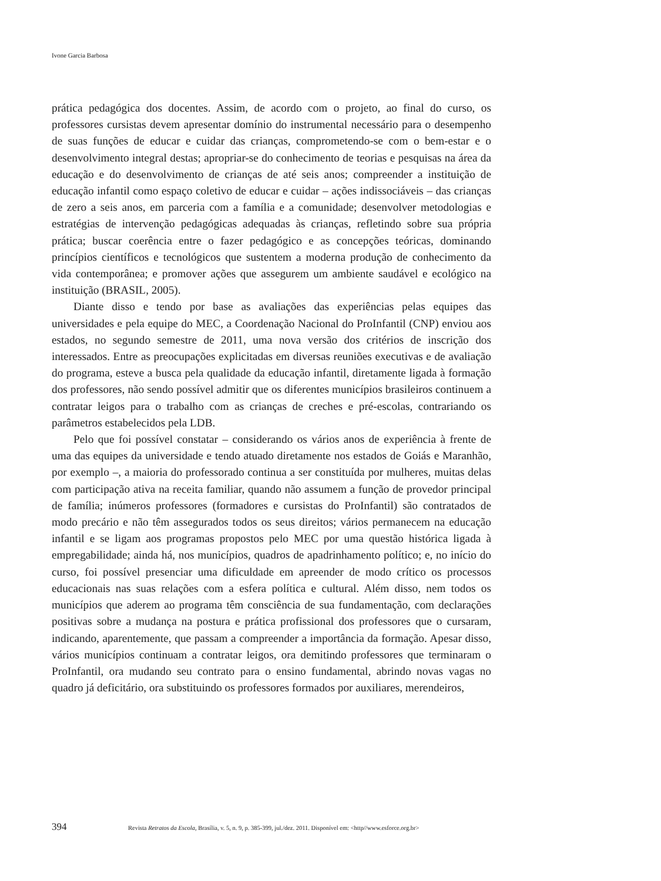Ivone Garcia Barbosa
prática pedagógica dos docentes. Assim, de acordo com o projeto, ao final do curso, os professores cursistas devem apresentar domínio do instrumental necessário para o desempenho de suas funções de educar e cuidar das crianças, comprometendo-se com o bem-estar e o desenvolvimento integral destas; apropriar-se do conhecimento de teorias e pesquisas na área da educação e do desenvolvimento de crianças de até seis anos; compreender a instituição de educação infantil como espaço coletivo de educar e cuidar – ações indissociáveis – das crianças de zero a seis anos, em parceria com a família e a comunidade; desenvolver metodologias e estratégias de intervenção pedagógicas adequadas às crianças, refletindo sobre sua própria prática; buscar coerência entre o fazer pedagógico e as concepções teóricas, dominando princípios científicos e tecnológicos que sustentem a moderna produção de conhecimento da vida contemporânea; e promover ações que assegurem um ambiente saudável e ecológico na instituição (BRASIL, 2005).
Diante disso e tendo por base as avaliações das experiências pelas equipes das universidades e pela equipe do MEC, a Coordenação Nacional do ProInfantil (CNP) enviou aos estados, no segundo semestre de 2011, uma nova versão dos critérios de inscrição dos interessados. Entre as preocupações explicitadas em diversas reuniões executivas e de avaliação do programa, esteve a busca pela qualidade da educação infantil, diretamente ligada à formação dos professores, não sendo possível admitir que os diferentes municípios brasileiros continuem a contratar leigos para o trabalho com as crianças de creches e pré-escolas, contrariando os parâmetros estabelecidos pela LDB.
Pelo que foi possível constatar – considerando os vários anos de experiência à frente de uma das equipes da universidade e tendo atuado diretamente nos estados de Goiás e Maranhão, por exemplo –, a maioria do professorado continua a ser constituída por mulheres, muitas delas com participação ativa na receita familiar, quando não assumem a função de provedor principal de família; inúmeros professores (formadores e cursistas do ProInfantil) são contratados de modo precário e não têm assegurados todos os seus direitos; vários permanecem na educação infantil e se ligam aos programas propostos pelo MEC por uma questão histórica ligada à empregabilidade; ainda há, nos municípios, quadros de apadrinhamento político; e, no início do curso, foi possível presenciar uma dificuldade em apreender de modo crítico os processos educacionais nas suas relações com a esfera política e cultural. Além disso, nem todos os municípios que aderem ao programa têm consciência de sua fundamentação, com declarações positivas sobre a mudança na postura e prática profissional dos professores que o cursaram, indicando, aparentemente, que passam a compreender a importância da formação. Apesar disso, vários municípios continuam a contratar leigos, ora demitindo professores que terminaram o ProInfantil, ora mudando seu contrato para o ensino fundamental, abrindo novas vagas no quadro já deficitário, ora substituindo os professores formados por auxiliares, merendeiros,
394 Revista Retratos da Escola, Brasília, v. 5, n. 9, p. 385-399, jul./dez. 2011. Disponível em: <http//www.esforce.org.br>